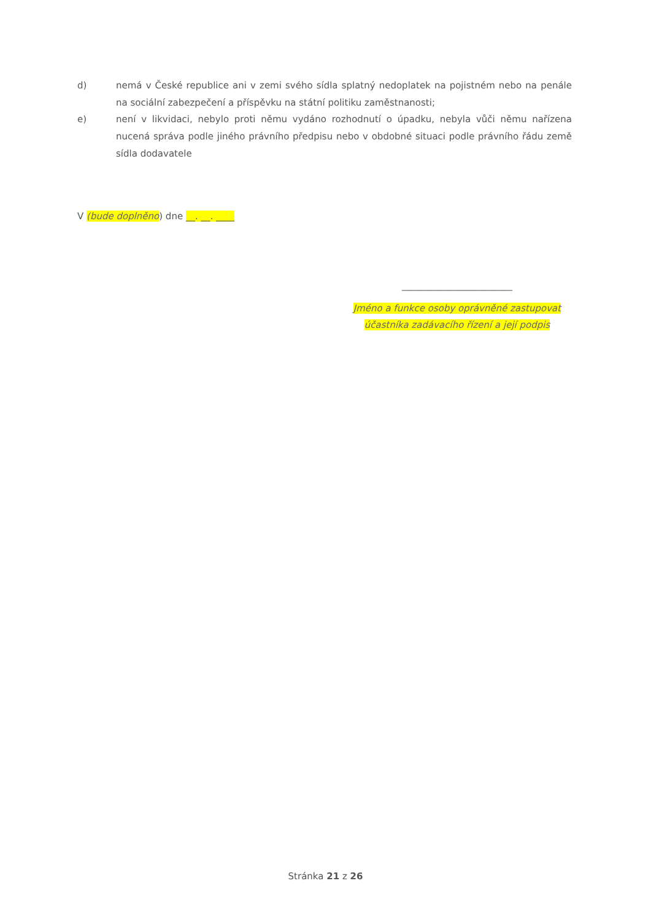d) nemá v České republice ani v zemi svého sídla splatný nedoplatek na pojistném nebo na penále na sociální zabezpečení a příspěvku na státní politiku zaměstnanosti;
e) není v likvidaci, nebylo proti němu vydáno rozhodnutí o úpadku, nebyla vůči němu nařízena nucená správa podle jiného právního předpisu nebo v obdobné situaci podle právního řádu země sídla dodavatele
V (bude doplněno) dne __. __. ____
________________________
Jméno a funkce osoby oprávněné zastupovat
účastníka zadávacího řízení a její podpis
Stránka 21 z 26